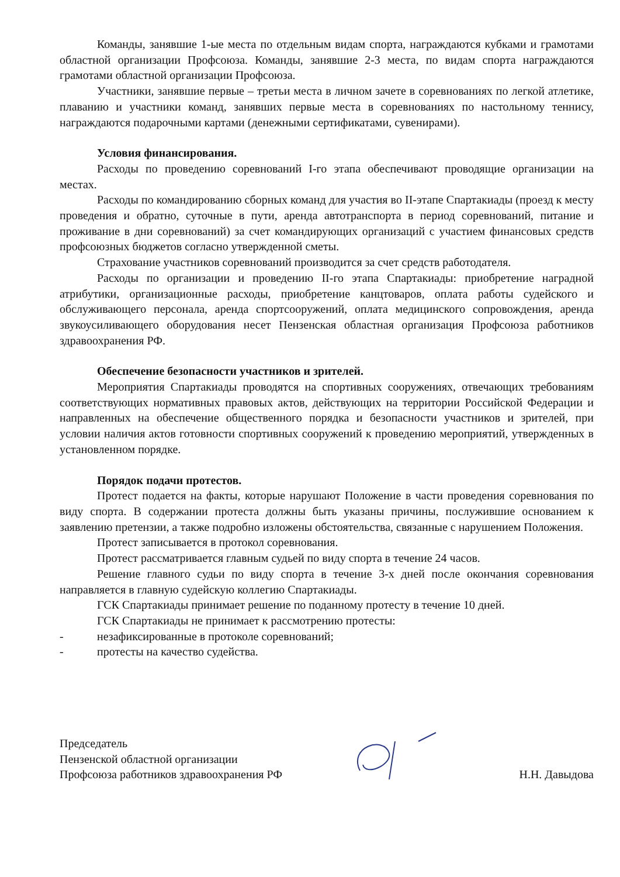Команды, занявшие 1-ые места по отдельным видам спорта, награждаются кубками и грамотами областной организации Профсоюза. Команды, занявшие 2-3 места, по видам спорта награждаются грамотами областной организации Профсоюза.
Участники, занявшие первые – третьи места в личном зачете в соревнованиях по легкой атлетике, плаванию и участники команд, занявших первые места в соревнованиях по настольному теннису, награждаются подарочными картами (денежными сертификатами, сувенирами).
Условия финансирования.
Расходы по проведению соревнований I-го этапа обеспечивают проводящие организации на местах.
Расходы по командированию сборных команд для участия во II-этапе Спартакиады (проезд к месту проведения и обратно, суточные в пути, аренда автотранспорта в период соревнований, питание и проживание в дни соревнований) за счет командирующих организаций с участием финансовых средств профсоюзных бюджетов согласно утвержденной сметы.
Страхование участников соревнований производится за счет средств работодателя.
Расходы по организации и проведению II-го этапа Спартакиады: приобретение наградной атрибутики, организационные расходы, приобретение канцтоваров, оплата работы судейского и обслуживающего персонала, аренда спортсооружений, оплата медицинского сопровождения, аренда звукоусиливающего оборудования несет Пензенская областная организация Профсоюза работников здравоохранения РФ.
Обеспечение безопасности участников и зрителей.
Мероприятия Спартакиады проводятся на спортивных сооружениях, отвечающих требованиям соответствующих нормативных правовых актов, действующих на территории Российской Федерации и направленных на обеспечение общественного порядка и безопасности участников и зрителей, при условии наличия актов готовности спортивных сооружений к проведению мероприятий, утвержденных в установленном порядке.
Порядок подачи протестов.
Протест подается на факты, которые нарушают Положение в части проведения соревнования по виду спорта. В содержании протеста должны быть указаны причины, послужившие основанием к заявлению претензии, а также подробно изложены обстоятельства, связанные с нарушением Положения.
Протест записывается в протокол соревнования.
Протест рассматривается главным судьей по виду спорта в течение 24 часов.
Решение главного судьи по виду спорта в течение 3-х дней после окончания соревнования направляется в главную судейскую коллегию Спартакиады.
ГСК Спартакиады принимает решение по поданному протесту в течение 10 дней.
ГСК Спартакиады не принимает к рассмотрению протесты:
- незафиксированные в протоколе соревнований;
- протесты на качество судейства.
Председатель
Пензенской областной организации
Профсоюза работников здравоохранения РФ
Н.Н. Давыдова